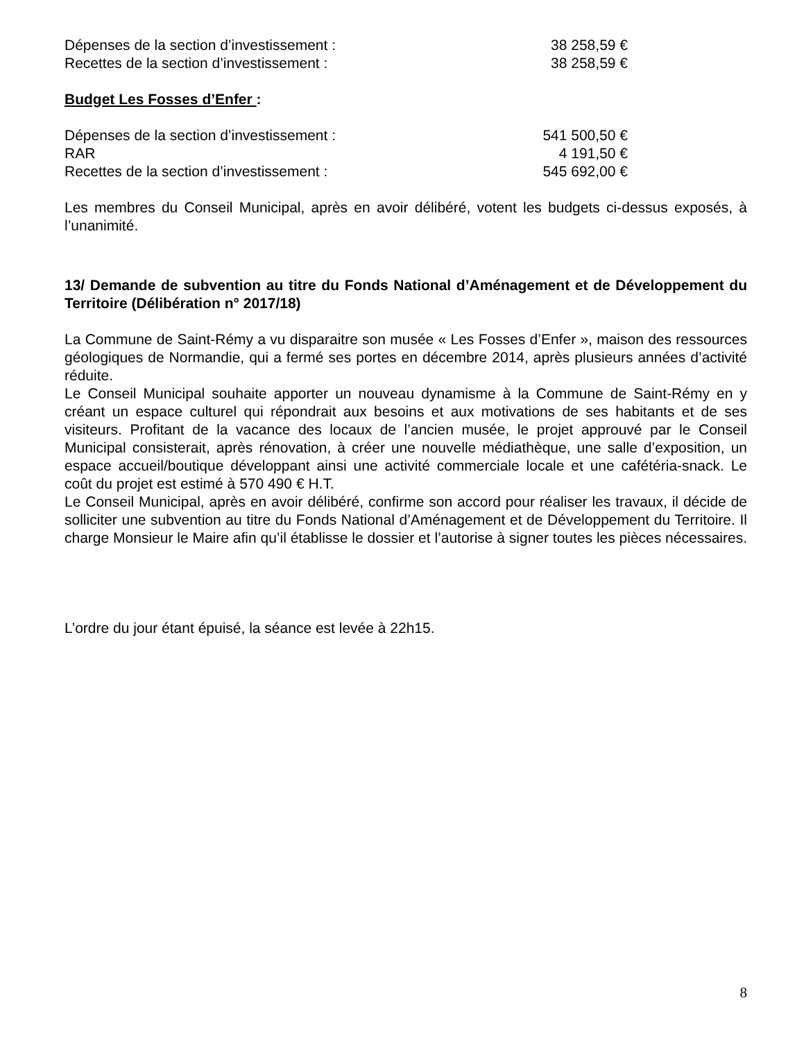Dépenses de la section d’investissement : 38 258,59 €
Recettes de la section d’investissement : 38 258,59 €
Budget Les Fosses d’Enfer :
Dépenses de la section d’investissement : 541 500,50 €
RAR 4 191,50 €
Recettes de la section d’investissement : 545 692,00 €
Les membres du Conseil Municipal, après en avoir délibéré, votent les budgets ci-dessus exposés, à l’unanimité.
13/ Demande de subvention au titre du Fonds National d’Aménagement et de Développement du Territoire (Délibération n° 2017/18)
La Commune de Saint-Rémy a vu disparaitre son musée « Les Fosses d’Enfer », maison des ressources géologiques de Normandie, qui a fermé ses portes en décembre 2014, après plusieurs années d’activité réduite.
Le Conseil Municipal souhaite apporter un nouveau dynamisme à la Commune de Saint-Rémy en y créant un espace culturel qui répondrait aux besoins et aux motivations de ses habitants et de ses visiteurs. Profitant de la vacance des locaux de l’ancien musée, le projet approuvé par le Conseil Municipal consisterait, après rénovation, à créer une nouvelle médiathèque, une salle d’exposition, un espace accueil/boutique développant ainsi une activité commerciale locale et une cafétéria-snack. Le coût du projet est estimé à 570 490 € H.T.
Le Conseil Municipal, après en avoir délibéré, confirme son accord pour réaliser les travaux, il décide de solliciter une subvention au titre du Fonds National d’Aménagement et de Développement du Territoire. Il charge Monsieur le Maire afin qu’il établisse le dossier et l’autorise à signer toutes les pièces nécessaires.
L’ordre du jour étant épuisé, la séance est levée à 22h15.
8